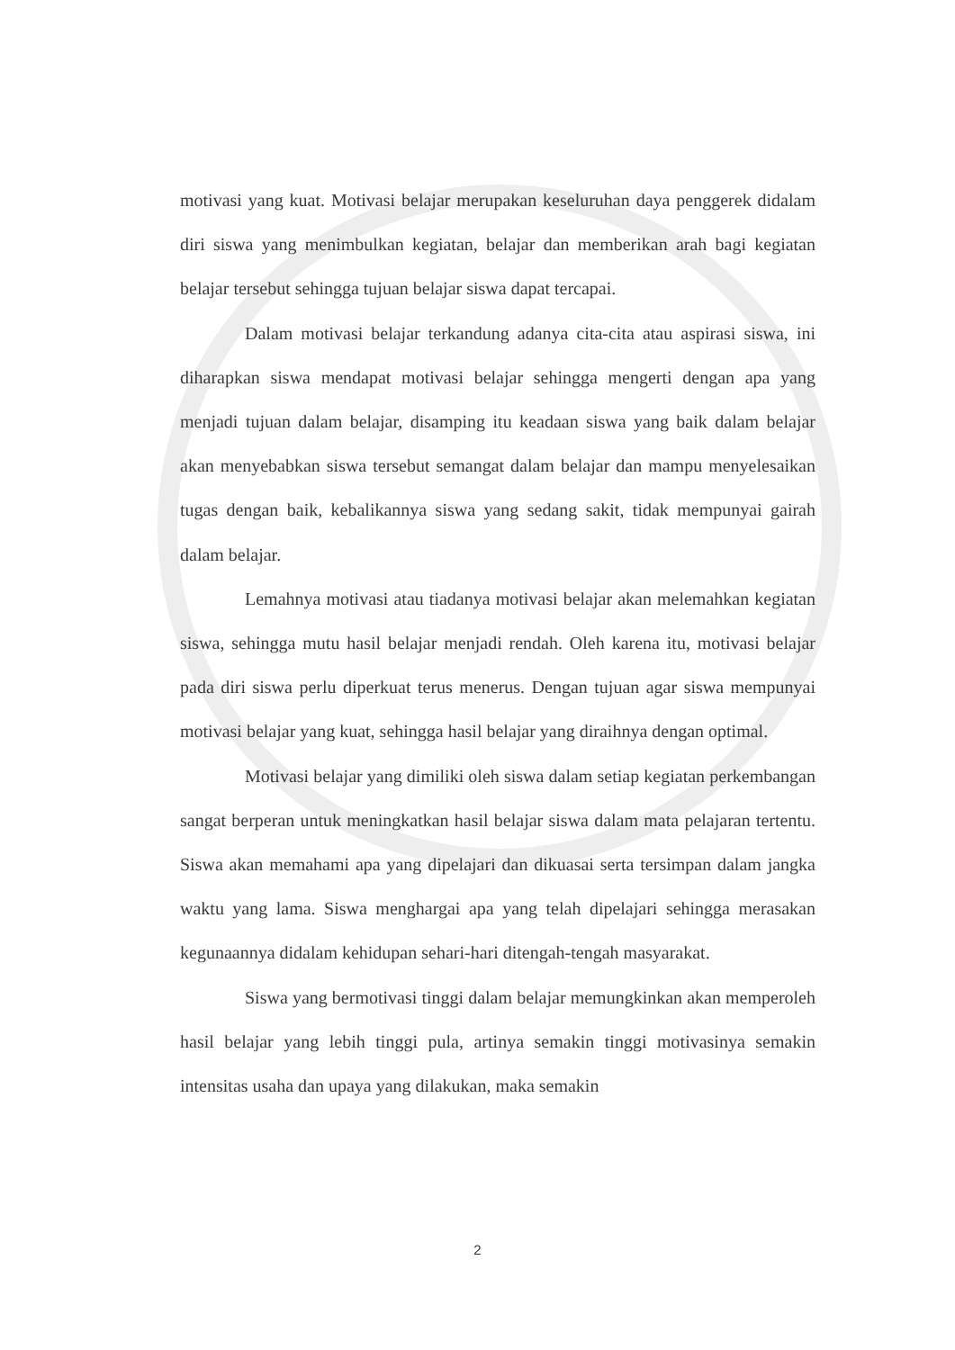motivasi yang kuat. Motivasi belajar merupakan keseluruhan daya penggerek didalam diri siswa yang menimbulkan kegiatan, belajar dan memberikan arah bagi kegiatan belajar tersebut sehingga tujuan belajar siswa dapat tercapai.
Dalam motivasi belajar terkandung adanya cita-cita atau aspirasi siswa, ini diharapkan siswa mendapat motivasi belajar sehingga mengerti dengan apa yang menjadi tujuan dalam belajar, disamping itu keadaan siswa yang baik dalam belajar akan menyebabkan siswa tersebut semangat dalam belajar dan mampu menyelesaikan tugas dengan baik, kebalikannya siswa yang sedang sakit, tidak mempunyai gairah dalam belajar.
Lemahnya motivasi atau tiadanya motivasi belajar akan melemahkan kegiatan siswa, sehingga mutu hasil belajar menjadi rendah. Oleh karena itu, motivasi belajar pada diri siswa perlu diperkuat terus menerus. Dengan tujuan agar siswa mempunyai motivasi belajar yang kuat, sehingga hasil belajar yang diraihnya dengan optimal.
Motivasi belajar yang dimiliki oleh siswa dalam setiap kegiatan perkembangan sangat berperan untuk meningkatkan hasil belajar siswa dalam mata pelajaran tertentu. Siswa akan memahami apa yang dipelajari dan dikuasai serta tersimpan dalam jangka waktu yang lama. Siswa menghargai apa yang telah dipelajari sehingga merasakan kegunaannya didalam kehidupan sehari-hari ditengah-tengah masyarakat.
Siswa yang bermotivasi tinggi dalam belajar memungkinkan akan memperoleh hasil belajar yang lebih tinggi pula, artinya semakin tinggi motivasinya semakin intensitas usaha dan upaya yang dilakukan, maka semakin
2